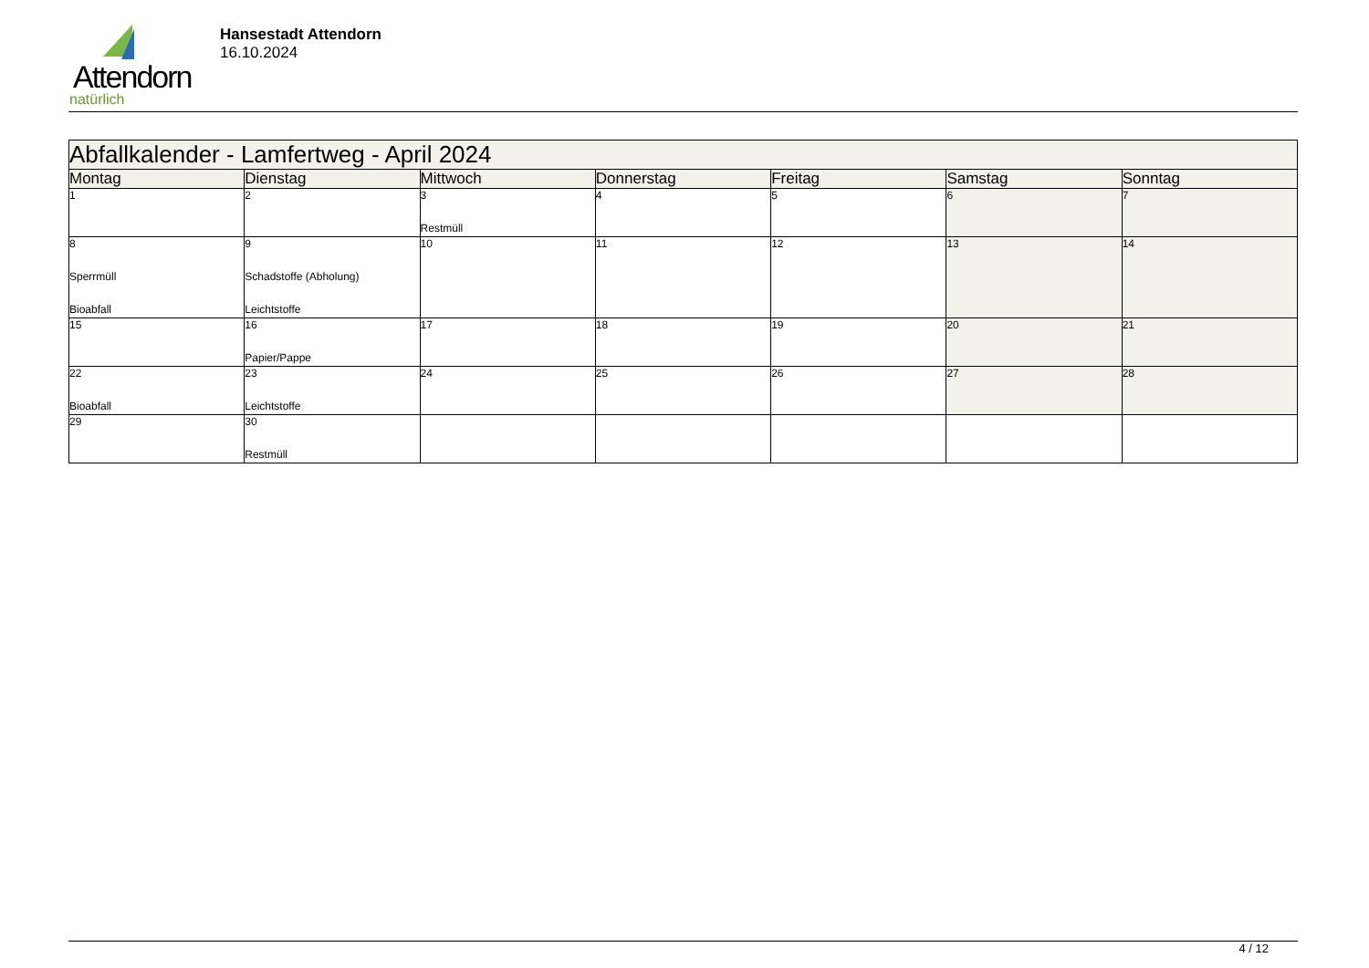Attendorn
natürlich
Hansestadt Attendorn
16.10.2024
| Abfallkalender - Lamfertweg - April 2024 | | | | | | |
| Montag | Dienstag | Mittwoch | Donnerstag | Freitag | Samstag | Sonntag |
| 1 | 2 | 3 Restmüll | 4 | 5 | 6 | 7 |
| 8 Sperrmüll Bioabfall | 9 Schadstoffe (Abholung) Leichtstoffe | 10 | 11 | 12 | 13 | 14 |
| 15 | 16 Papier/Pappe | 17 | 18 | 19 | 20 | 21 |
| 22 Bioabfall | 23 Leichtstoffe | 24 | 25 | 26 | 27 | 28 |
| 29 | 30 Restmüll | | | | | |
4 / 12